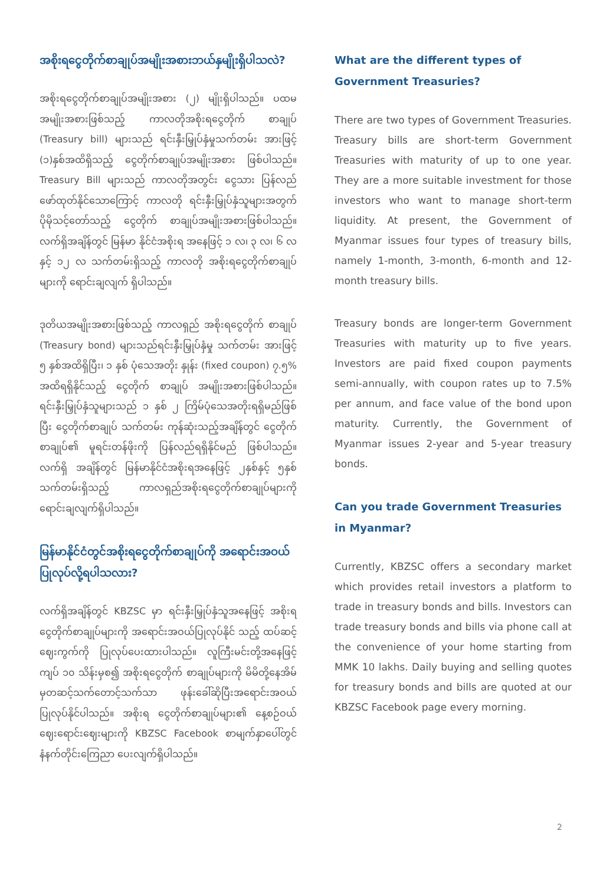အစိုးရငွေတိုက်စာချုပ်အမျိုးအစားဘယ်နှမျိုးရှိပါသလဲ?
အစိုးရငွေတိုက်စာချုပ်အမျိုးအစား (၂) မျိုးရှိပါသည်။ ပထမအမျိုးအစားဖြစ်သည့် ကာလတိုအစိုးရငွေတိုက် စာချုပ် (Treasury bill) များသည် ရင်းနှီးမြှုပ်နှံမှုသက်တမ်း အားဖြင့် (၁)နှစ်အထိရှိသည့် ငွေတိုက်စာချုပ်အမျိုးအစား ဖြစ်ပါသည်။ Treasury Bill များသည် ကာလတိုအတွင်း ငွေသား ပြန်လည်ဖော်ထုတ်နိုင်သောကြောင့် ကာလတို ရင်းနှီးမြှုပ်နှံသူများအတွက်ပိုမိုသင့်တော်သည့် ငွေတိုက် စာချုပ်အမျိုးအစားဖြစ်ပါသည်။ လက်ရှိအချိန်တွင် မြန်မာ နိုင်ငံအစိုးရ အနေဖြင့် ၁ လ၊ ၃ လ၊ ၆ လနှင့် ၁၂ လ သက်တမ်းရှိသည့် ကာလတို အစိုးရငွေတိုက်စာချုပ် များကို ရောင်းချလျက် ရှိပါသည်။
ဒုတိယအမျိုးအစားဖြစ်သည့် ကာလရှည် အစိုးရငွေတိုက် စာချုပ် (Treasury bond) များသည်ရင်းနှီးမြှုပ်နှံမှု သက်တမ်း အားဖြင့် ၅ နှစ်အထိရှိပြီး၊ ၁ နှစ် ပုံသေအတိုး နှုန်း (fixed coupon) ၇.၅% အထိရရှိနိုင်သည့် ငွေတိုက် စာချုပ် အမျိုးအစားဖြစ်ပါသည်။ ရင်းနှီးမြှုပ်နှံသူများသည် ၁ နှစ် ၂ ကြိမ်ပုံသေအတိုးရရှိမည်ဖြစ်ပြီး ငွေတိုက်စာချုပ် သက်တမ်း ကုန်ဆုံးသည့်အချိန်တွင် ငွေတိုက်စာချုပ်၏ မူရင်းတန်ဖိုးကို ပြန်လည်ရရှိနိုင်မည် ဖြစ်ပါသည်။ လက်ရှိ အချိန်တွင် မြန်မာနိုင်ငံအစိုးရအနေဖြင့် ၂နှစ်နှင့် ၅နှစ် သက်တမ်းရှိသည့် ကာလရှည်အစိုးရငွေတိုက်စာချုပ်များကို ရောင်းချလျက်ရှိပါသည်။
မြန်မာနိုင်ငံတွင်အစိုးရငွေတိုက်စာချုပ်ကို အရောင်းအဝယ် ပြုလုပ်လို့ရပါသလား?
လက်ရှိအချိန်တွင် KBZSC မှာ ရင်းနှီးမြှုပ်နှံသူအနေဖြင့် အစိုးရငွေတိုက်စာချုပ်များကို အရောင်းအဝယ်ပြုလုပ်နိုင် သည့် ထပ်ဆင့်ဈေးကွက်ကို ပြုလုပ်ပေးထားပါသည်။ လူကြီးမင်းတို့အနေဖြင့်ကျပ် ၁၀ သိန်းမှစ၍ အစိုးရငွေတိုက် စာချုပ်များကို မိမိတို့နေအိမ်မှတဆင့်သက်တောင့်သက်သာ ဖုန်းခေါ်ဆိုပြီးအရောင်းအဝယ်ပြုလုပ်နိုင်ပါသည်။ အစိုးရ ငွေတိုက်စာချုပ်များ၏ နေ့စဉ်ဝယ်ဈေးရောင်းဈေးများကို KBZSC Facebook စာမျက်နှာပေါ်တွင် နံနက်တိုင်းကြေညာ ပေးလျက်ရှိပါသည်။
What are the different types of Government Treasuries?
There are two types of Government Treasuries. Treasury bills are short-term Government Treasuries with maturity of up to one year. They are a more suitable investment for those investors who want to manage short-term liquidity. At present, the Government of Myanmar issues four types of treasury bills, namely 1-month, 3-month, 6-month and 12-month treasury bills.
Treasury bonds are longer-term Government Treasuries with maturity up to five years. Investors are paid fixed coupon payments semi-annually, with coupon rates up to 7.5% per annum, and face value of the bond upon maturity. Currently, the Government of Myanmar issues 2-year and 5-year treasury bonds.
Can you trade Government Treasuries in Myanmar?
Currently, KBZSC offers a secondary market which provides retail investors a platform to trade in treasury bonds and bills. Investors can trade treasury bonds and bills via phone call at the convenience of your home starting from MMK 10 lakhs. Daily buying and selling quotes for treasury bonds and bills are quoted at our KBZSC Facebook page every morning.
2